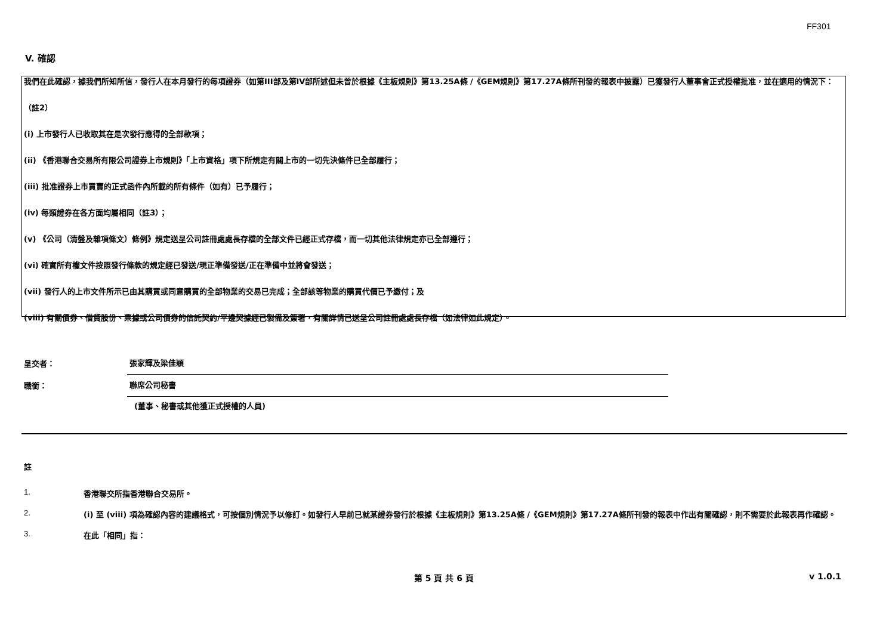FF301
V. 確認
我們在此確認，據我們所知所信，發行人在本月發行的每項證券（如第III部及第IV部所述但未曾於根據《主板規則》第13.25A條 /《GEM規則》第17.27A條所刊發的報表中披露）已獲發行人董事會正式授權批准，並在適用的情況下：
（註2）
(i) 上市發行人已收取其在是次發行應得的全部款項；
(ii) 《香港聯合交易所有限公司證券上市規則》「上市資格」項下所規定有關上市的一切先決條件已全部履行；
(iii) 批准證券上市買賣的正式函件內所載的所有條件（如有）已予履行；
(iv) 每類證券在各方面均屬相同（註3）；
(v) 《公司（清盤及雜項條文）條例》規定送呈公司註冊處處長存檔的全部文件已經正式存檔，而一切其他法律規定亦已全部遵行；
(vi) 確實所有權文件按照發行條款的規定經已發送/現正準備發送/正在準備中並將會發送；
(vii) 發行人的上市文件所示已由其購買或同意購買的全部物業的交易已完成；全部該等物業的購買代價已予繳付；及
(viii) 有關債券、借貸股份、票據或公司債券的信託契約/平邊契據經已製備及簽署，有關詳情已送呈公司註冊處處長存檔（如法律如此規定）。
呈交者：
張家輝及梁佳穎
職銜：
聯席公司秘書
(董事、秘書或其他獲正式授權的人員)
註
1. 香港聯交所指香港聯合交易所。
2. (i) 至 (viii) 項為確認內容的建議格式，可按個別情況予以修訂。如發行人早前已就某證券發行於根據《主板規則》第13.25A條 /《GEM規則》第17.27A條所刊發的報表中作出有關確認，則不需要於此報表再作確認。
3. 在此「相同」指：
第 5 頁 共 6 頁 v 1.0.1